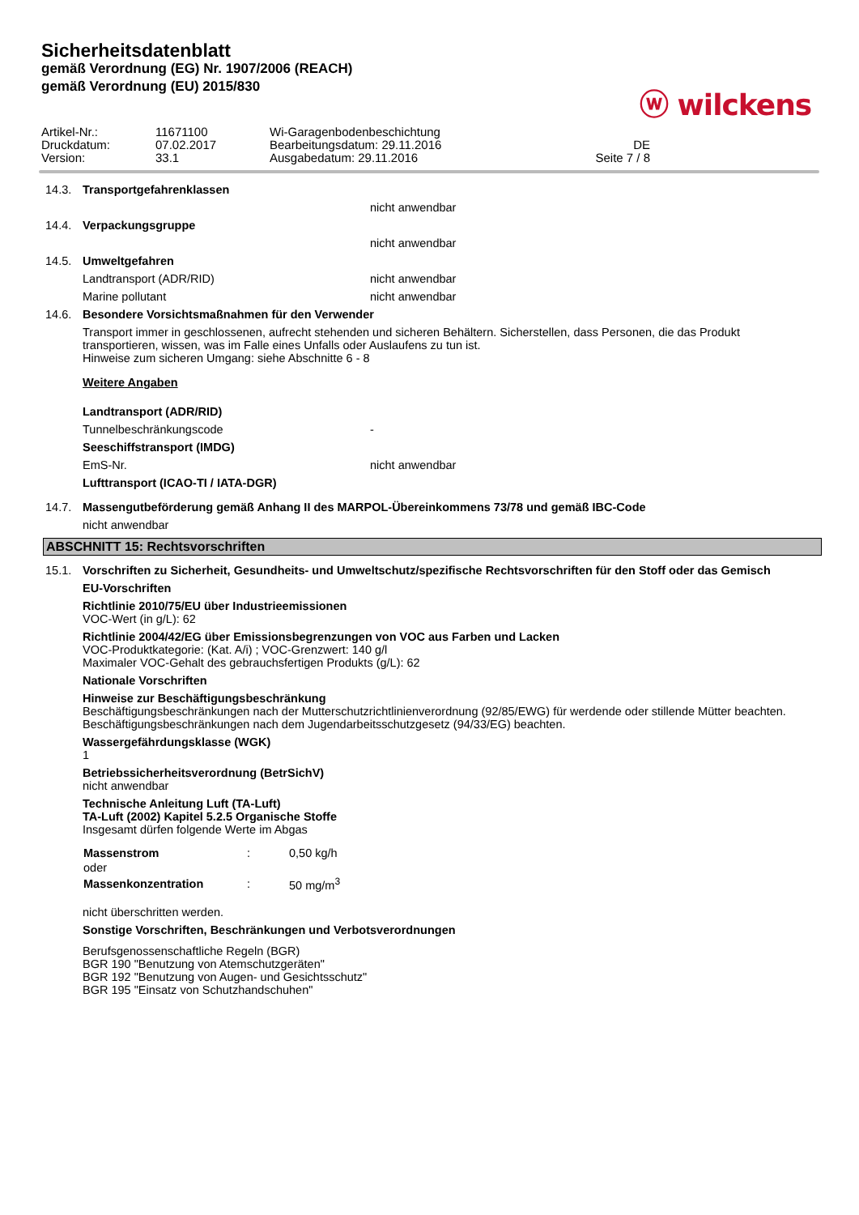Sicherheitsdatenblatt
gemäß Verordnung (EG) Nr. 1907/2006 (REACH)
gemäß Verordnung (EU) 2015/830
ⓦ wilckens
| Artikel-Nr.: | 11671100 | Wi-Garagenbodenbeschichtung | |
| Druckdatum: | 07.02.2017 | Bearbeitungsdatum: 29.11.2016 | DE |
| Version: | 33.1 | Ausgabedatum: 29.11.2016 | Seite 7 / 8 |
14.3. Transportgefahrenklassen
nicht anwendbar
14.4. Verpackungsgruppe
nicht anwendbar
14.5. Umweltgefahren
Landtransport (ADR/RID) nicht anwendbar
Marine pollutant nicht anwendbar
14.6. Besondere Vorsichtsmaßnahmen für den Verwender
Transport immer in geschlossenen, aufrecht stehenden und sicheren Behältern. Sicherstellen, dass Personen, die das Produkt transportieren, wissen, was im Falle eines Unfalls oder Auslaufens zu tun ist.
Hinweise zum sicheren Umgang: siehe Abschnitte 6 - 8
Weitere Angaben
Landtransport (ADR/RID)
Tunnelbeschränkungscode -
Seeschiffstransport (IMDG)
EmS-Nr. nicht anwendbar
Lufttransport (ICAO-TI / IATA-DGR)
14.7. Massengutbeförderung gemäß Anhang II des MARPOL-Übereinkommens 73/78 und gemäß IBC-Code
nicht anwendbar
ABSCHNITT 15: Rechtsvorschriften
15.1. Vorschriften zu Sicherheit, Gesundheits- und Umweltschutz/spezifische Rechtsvorschriften für den Stoff oder das Gemisch
EU-Vorschriften
Richtlinie 2010/75/EU über Industrieemissionen
VOC-Wert (in g/L): 62
Richtlinie 2004/42/EG über Emissionsbegrenzungen von VOC aus Farben und Lacken
VOC-Produktkategorie: (Kat. A/i) ; VOC-Grenzwert: 140 g/l
Maximaler VOC-Gehalt des gebrauchsfertigen Produkts (g/L): 62
Nationale Vorschriften
Hinweise zur Beschäftigungsbeschränkung
Beschäftigungsbeschränkungen nach der Mutterschutzrichtlinienverordnung (92/85/EWG) für werdende oder stillende Mütter beachten.
Beschäftigungsbeschränkungen nach dem Jugendarbeitsschutzgesetz (94/33/EG) beachten.
Wassergefährdungsklasse (WGK)
1
Betriebssicherheitsverordnung (BetrSichV)
nicht anwendbar
Technische Anleitung Luft (TA-Luft)
TA-Luft (2002) Kapitel 5.2.5 Organische Stoffe
Insgesamt dürfen folgende Werte im Abgas
| Massenstrom | : | 0,50 kg/h |
| oder | | |
| Massenkonzentration | : | 50 mg/m<sup>3</sup> |
nicht überschritten werden.
Sonstige Vorschriften, Beschränkungen und Verbotsverordnungen
Berufsgenossenschaftliche Regeln (BGR)
BGR 190 "Benutzung von Atemschutzgeräten"
BGR 192 "Benutzung von Augen- und Gesichtsschutz"
BGR 195 "Einsatz von Schutzhandschuhen"